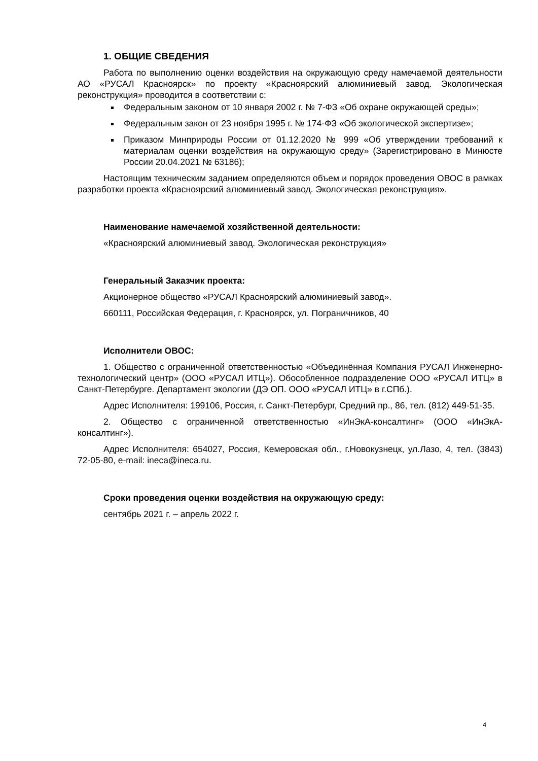1. ОБЩИЕ СВЕДЕНИЯ
Работа по выполнению оценки воздействия на окружающую среду намечаемой деятельности АО «РУСАЛ Красноярск» по проекту «Красноярский алюминиевый завод. Экологическая реконструкция» проводится в соответствии с:
Федеральным законом от 10 января 2002 г. № 7-ФЗ «Об охране окружающей среды»;
Федеральным закон от 23 ноября 1995 г. № 174-ФЗ «Об экологической экспертизе»;
Приказом Минприроды России от 01.12.2020 № 999 «Об утверждении требований к материалам оценки воздействия на окружающую среду» (Зарегистрировано в Минюсте России 20.04.2021 № 63186);
Настоящим техническим заданием определяются объем и порядок проведения ОВОС в рамках разработки проекта «Красноярский алюминиевый завод. Экологическая реконструкция».
Наименование намечаемой хозяйственной деятельности:
«Красноярский алюминиевый завод. Экологическая реконструкция»
Генеральный Заказчик проекта:
Акционерное общество «РУСАЛ Красноярский алюминиевый завод».
660111, Российская Федерация, г. Красноярск, ул. Пограничников, 40
Исполнители ОВОС:
1. Общество с ограниченной ответственностью «Объединённая Компания РУСАЛ Инженерно-технологический центр» (ООО «РУСАЛ ИТЦ»). Обособленное подразделение ООО «РУСАЛ ИТЦ» в Санкт-Петербурге. Департамент экологии (ДЭ ОП. ООО «РУСАЛ ИТЦ» в г.СПб.).
Адрес Исполнителя: 199106, Россия, г. Санкт-Петербург, Средний пр., 86, тел. (812) 449-51-35.
2. Общество с ограниченной ответственностью «ИнЭкА-консалтинг» (ООО «ИнЭкА-консалтинг»).
Адрес Исполнителя: 654027, Россия, Кемеровская обл., г.Новокузнецк, ул.Лазо, 4, тел. (3843) 72-05-80, e-mail: ineca@ineca.ru.
Сроки проведения оценки воздействия на окружающую среду:
сентябрь 2021 г. – апрель 2022 г.
4